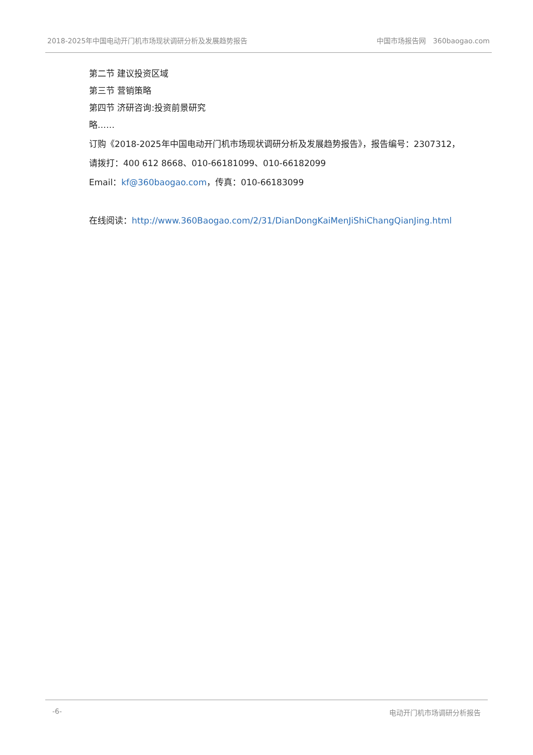2018-2025年中国电动开门机市场现状调研分析及发展趋势报告 中国市场报告网　360baogao.com
第二节 建议投资区域
第三节 营销策略
第四节 济研咨询:投资前景研究
略……
订购《2018-2025年中国电动开门机市场现状调研分析及发展趋势报告》，报告编号：2307312，
请拨打：400 612 8668、010-66181099、010-66182099
Email：kf@360baogao.com，传真：010-66183099
在线阅读：http://www.360Baogao.com/2/31/DianDongKaiMenJiShiChangQianJing.html
-6- 电动开门机市场调研分析报告